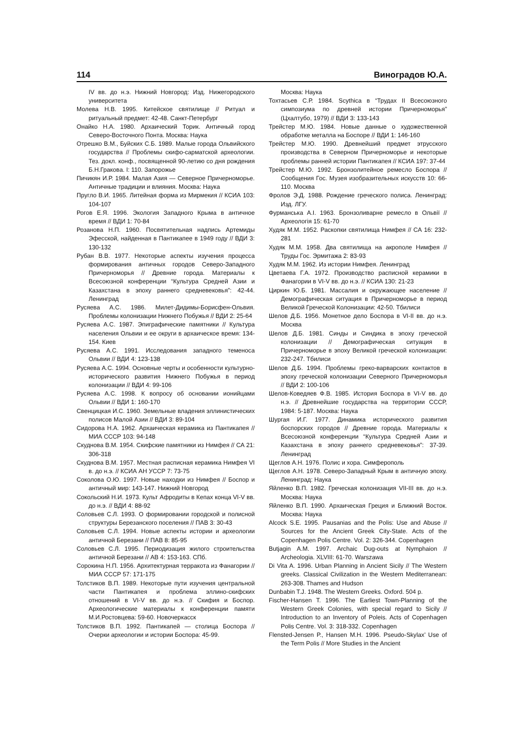114 Виноградов Ю.А.
IV вв. до н.э. Нижний Новгород: Изд. Нижегородского университета
Молева Н.В. 1995. Китейское святилище // Ритуал и ритуальный предмет: 42-48. Санкт-Петербург
Онайко Н.А. 1980. Архаический Торик. Античный город Северо-Восточного Понта. Москва: Наука
Отрешко В.М., Буйских С.Б. 1989. Малые города Ольвийского государства // Проблемы скифо-сарматской археологии. Тез. докл. конф., посвященной 90-летию со дня рождения Б.Н.Гракова. I: 110. Запорожье
Пичикян И.Р. 1984. Малая Азия — Северное Причерноморье. Античные традиции и влияния. Москва: Наука
Пругло В.И. 1965. Литейная форма из Мирмекия // КСИА 103: 104-107
Рогов Е.Я. 1996. Экология Западного Крыма в античное время // ВДИ 1: 70-84
Розанова Н.П. 1960. Посвятительная надпись Артемиды Эфесской, найденная в Пантикапее в 1949 году // ВДИ 3: 130-132
Рубан В.В. 1977. Некоторые аспекты изучения процесса формирования античных городов Северо-Западного Причерноморья // Древние города. Материалы к Всесоюзной конференции “Культура Средней Азии и Казахстана в эпоху раннего средневековья”: 42-44. Ленинград
Русяева А.С. 1986. Милет-Дидимы-Борисфен-Ольвия. Проблемы колонизации Нижнего Побужья // ВДИ 2: 25-64
Русяева А.С. 1987. Эпиграфические памятники // Культура населения Ольвии и ее округи в архаическое время: 134-154. Киев
Русяева А.С. 1991. Исследования западного теменоса Ольвии // ВДИ 4: 123-138
Русяева А.С. 1994. Основные черты и особенности культурно-исторического развития Нижнего Побужья в период колонизации // ВДИ 4: 99-106
Русяева А.С. 1998. К вопросу об основании ионийцами Ольвии // ВДИ 1: 160-170
Свенцицкая И.С. 1960. Земельные владения эллинистических полисов Малой Азии // ВДИ 3: 89-104
Сидорова Н.А. 1962. Архаическая керамика из Пантикапея // МИА СССР 103: 94-148
Скуднова В.М. 1954. Скифские памятники из Нимфея // СА 21: 306-318
Скуднова В.М. 1957. Местная расписная керамика Нимфея VI в. до н.э. // КСИА АН УССР 7: 73-75
Соколова О.Ю. 1997. Новые находки из Нимфея // Боспор и античный мир: 143-147. Нижний Новгород
Сокольский Н.И. 1973. Культ Афродиты в Кепах конца VI-V вв. до н.э. // ВДИ 4: 88-92
Соловьев С.Л. 1993. О формировании городской и полисной структуры Березанского поселения // ПАВ 3: 30-43
Соловьев С.Л. 1994. Новые аспекты истории и археологии античной Березани // ПАВ 8: 85-95
Соловьев С.Л. 1995. Периодизация жилого строительства античной Березани // АВ 4: 153-163. СПб.
Сорокина Н.П. 1956. Архитектурная терракота из Фанагории // МИА СССР 57: 171-175
Толстиков В.П. 1989. Некоторые пути изучения центральной части Пантикапея и проблема эллино-скифских отношений в VI-V вв. до н.э. // Скифия и Боспор. Археологические материалы к конференции памяти М.И.Ростовцева: 59-60. Новочеркасск
Толстиков В.П. 1992. Пантикапей — столица Боспора // Очерки археологии и истории Боспора: 45-99.
Москва: Наука
Тохтасьев С.Р. 1984. Scythica в “Трудах II Всесоюзного симпозиума по древней истории Причерноморья” (Цхалтубо, 1979) // ВДИ 3: 133-143
Трейстер М.Ю. 1984. Новые данные о художественной обработке металла на Боспоре // ВДИ 1: 146-160
Трейстер М.Ю. 1990. Древнейший предмет этрусского производства в Северном Причерноморье и некоторые проблемы ранней истории Пантикапея // КСИА 197: 37-44
Трейстер М.Ю. 1992. Бронзолитейное ремесло Боспора // Сообщения Гос. Музея изобразительных искусств 10: 66-110. Москва
Фролов Э.Д. 1988. Рождение греческого полиса. Ленинград: Изд. ЛГУ.
Фурманська А.І. 1963. Бронзоливарне ремесло в Ольвії // Археологія 15: 61-70
Худяк М.М. 1952. Раскопки святилища Нимфея // СА 16: 232-281
Худяк М.М. 1958. Два святилища на акрополе Нимфея // Труды Гос. Эрмитажа 2: 83-93
Худяк М.М. 1962. Из истории Нимфея. Ленинград
Цветаева Г.А. 1972. Производство расписной керамики в Фанагории в VI-V вв. до н.э. // КСИА 130: 21-23
Циркин Ю.Б. 1981. Массалия и окружающее население // Демографическая ситуация в Причерноморье в период Великой Греческой Колонизации: 42-50. Тбилиси
Шелов Д.Б. 1956. Монетное дело Боспора в VI-II вв. до н.э. Москва
Шелов Д.Б. 1981. Синды и Синдика в эпоху греческой колонизации // Демографическая ситуация в Причерноморье в эпоху Великой греческой колонизации: 232-247. Тбилиси
Шелов Д.Б. 1994. Проблемы греко-варварских контактов в эпоху греческой колонизации Северного Причерноморья // ВДИ 2: 100-106
Шелов-Коведяев Ф.В. 1985. История Боспора в VI-V вв. до н.э. // Древнейшие государства на территории СССР, 1984: 5-187. Москва: Наука
Шургая И.Г. 1977. Динамика исторического развития боспорских городов // Древние города. Материалы к Всесоюзной конференции “Культура Средней Азии и Казахстана в эпоху раннего средневековья”: 37-39. Ленинград
Щеглов А.Н. 1976. Полис и хора. Симферополь
Щеглов А.Н. 1978. Северо-Западный Крым в античную эпоху. Ленинград: Наука
Яйленко В.П. 1982. Греческая колонизация VII-III вв. до н.э. Москва: Наука
Яйленко В.П. 1990. Архаическая Греция и Ближний Восток. Москва: Наука
Alcock S.E. 1995. Pausanias and the Polis: Use and Abuse // Sources for the Ancient Greek City-State. Acts of the Copenhagen Polis Centre. Vol. 2: 326-344. Copenhagen
Butjagin A.M. 1997. Archaic Dug-outs at Nymphaion // Archeologia. XLVIII: 61-70. Warszawa
Di Vita A. 1996. Urban Planning in Ancient Sicily // The Western greeks. Classical Civilization in the Western Mediterranean: 263-308. Thames and Hudson
Dunbabin T.J. 1948. The Western Greeks. Oxford. 504 p.
Fischer-Hansen T. 1996. The Earliest Town-Planning of the Western Greek Colonies, with special regard to Sicily // Introduction to an Inventory of Poleis. Acts of Copenhagen Polis Centre. Vol. 3: 318-332. Copenhagen
Flensted-Jensen P., Hansen M.H. 1996. Pseudo-Skylax’ Use of the Term Polis // More Studies in the Ancient